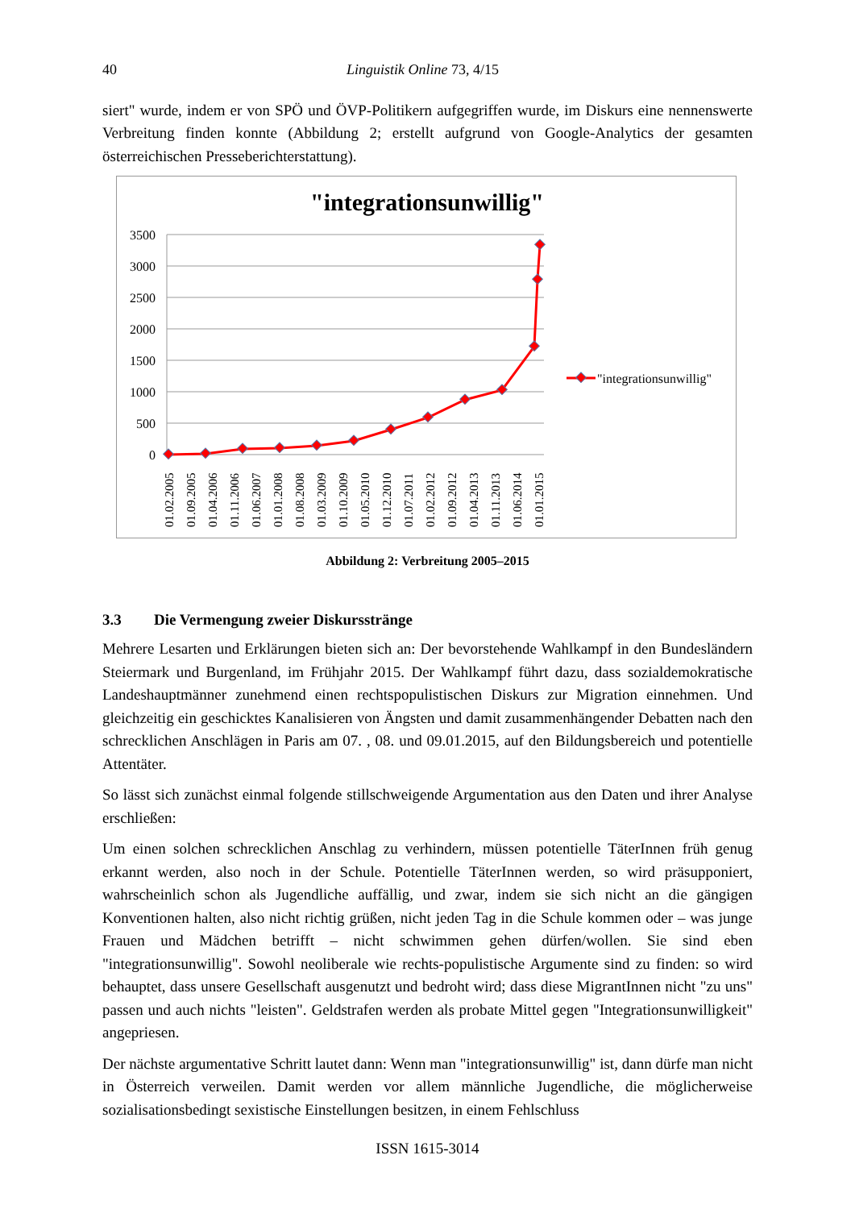40 Linguistik Online 73, 4/15
siert" wurde, indem er von SPÖ und ÖVP-Politikern aufgegriffen wurde, im Diskurs eine nennenswerte Verbreitung finden konnte (Abbildung 2; erstellt aufgrund von Google-Analytics der gesamten österreichischen Presseberichterstattung).
"integrationsunwillig"
3500
3000
2500
2000
1500
1000
500
0
01.02.2005
01.09.2005
01.04.2006
01.11.2006
01.06.2007
01.01.2008
01.08.2008
01.03.2009
01.10.2009
01.05.2010
01.12.2010
01.07.2011
01.02.2012
01.09.2012
01.04.2013
01.11.2013
01.06.2014
01.01.2015
"integrationsunwillig"
Abbildung 2: Verbreitung 2005–2015
3.3 Die Vermengung zweier Diskursstränge
Mehrere Lesarten und Erklärungen bieten sich an: Der bevorstehende Wahlkampf in den Bundesländern Steiermark und Burgenland, im Frühjahr 2015. Der Wahlkampf führt dazu, dass sozialdemokratische Landeshauptmänner zunehmend einen rechtspopulistischen Diskurs zur Migration einnehmen. Und gleichzeitig ein geschicktes Kanalisieren von Ängsten und damit zusammenhängender Debatten nach den schrecklichen Anschlägen in Paris am 07. , 08. und 09.01.2015, auf den Bildungsbereich und potentielle Attentäter.
So lässt sich zunächst einmal folgende stillschweigende Argumentation aus den Daten und ihrer Analyse erschließen:
Um einen solchen schrecklichen Anschlag zu verhindern, müssen potentielle TäterInnen früh genug erkannt werden, also noch in der Schule. Potentielle TäterInnen werden, so wird prä­supponiert, wahrscheinlich schon als Jugendliche auffällig, und zwar, indem sie sich nicht an die gängigen Konventionen halten, also nicht richtig grüßen, nicht jeden Tag in die Schule kommen oder – was junge Frauen und Mädchen betrifft – nicht schwimmen gehen dür­fen/wollen. Sie sind eben "integrationsunwillig". Sowohl neoliberale wie rechts-populistische Argumente sind zu finden: so wird behauptet, dass unsere Gesellschaft ausgenutzt und be­droht wird; dass diese MigrantInnen nicht "zu uns" passen und auch nichts "leisten". Geldstra­fen werden als probate Mittel gegen "Integrationsunwilligkeit" angepriesen.
Der nächste argumentative Schritt lautet dann: Wenn man "integrationsunwillig" ist, dann dürfe man nicht in Österreich verweilen. Damit werden vor allem männliche Jugendliche, die möglicherweise sozialisationsbedingt sexistische Einstellungen besitzen, in einem Fehlschluss
ISSN 1615-3014